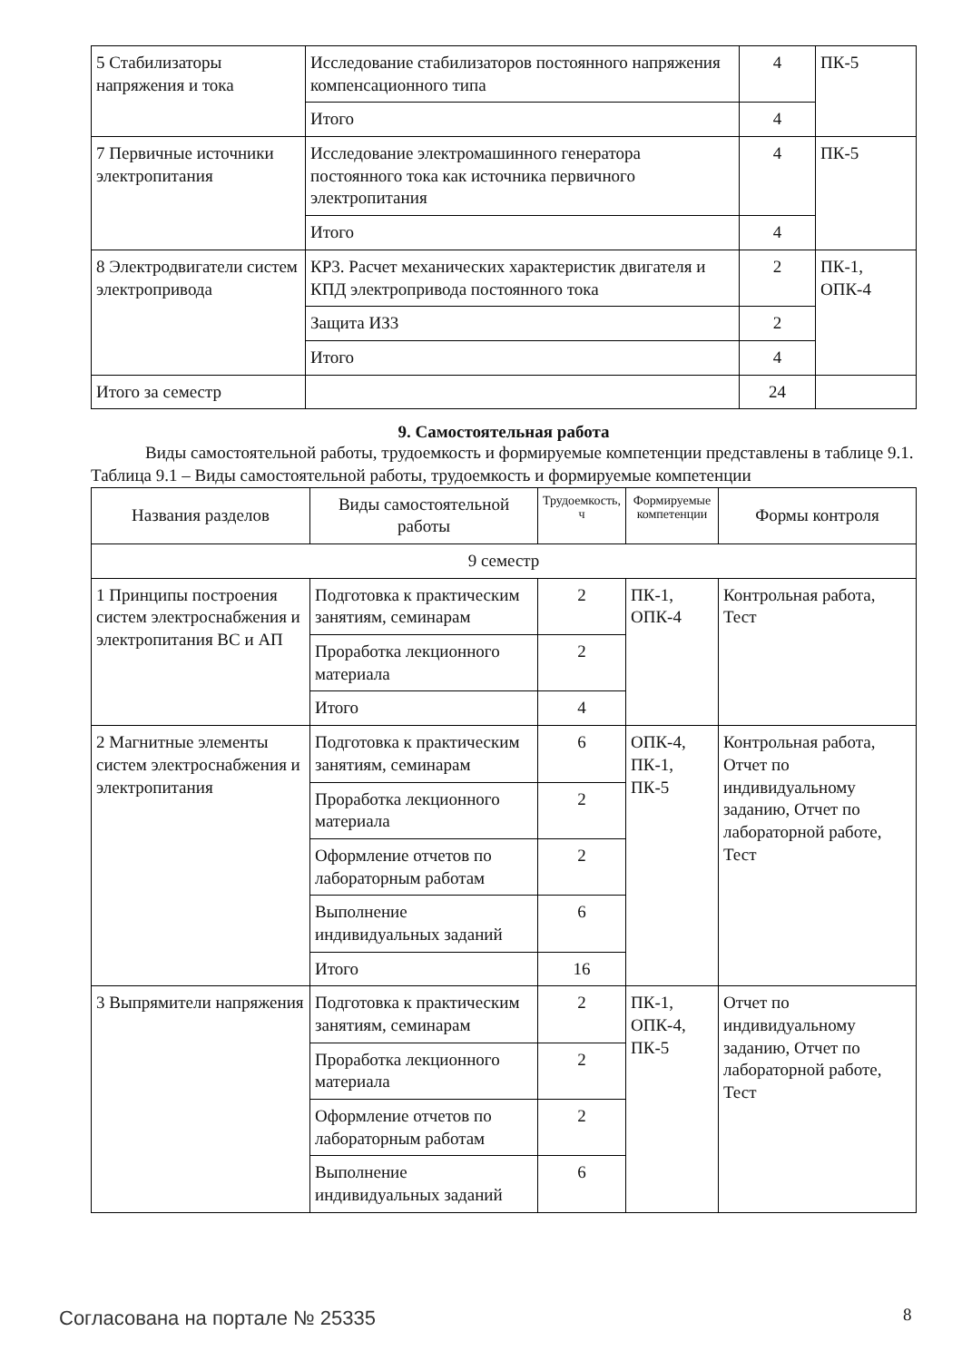| 5 Стабилизаторы напряжения и тока | Исследование стабилизаторов постоянного напряжения компенсационного типа | 4 | ПК-5 |
| | Итого | 4 | |
| 7 Первичные источники электропитания | Исследование электромашинного генератора постоянного тока как источника первичного электропитания | 4 | ПК-5 |
| | Итого | 4 | |
| 8 Электродвигатели систем электропривода | КР3. Расчет механических характеристик двигателя и КПД электропривода постоянного тока | 2 | ПК-1, ОПК-4 |
| | Защита ИЗ3 | 2 | |
| | Итого | 4 | |
| Итого за семестр | | 24 | |
9. Самостоятельная работа
Виды самостоятельной работы, трудоемкость и формируемые компетенции представлены в таблице 9.1.
Таблица 9.1 – Виды самостоятельной работы, трудоемкость и формируемые компетенции
| Названия разделов | Виды самостоятельной работы | Трудоемкость, ч | Формируемые компетенции | Формы контроля |
| --- | --- | --- | --- | --- |
| 9 семестр | | | | |
| 1 Принципы построения систем электроснабжения и электропитания ВС и АП | Подготовка к практическим занятиям, семинарам | 2 | ПК-1, ОПК-4 | Контрольная работа, Тест |
| | Проработка лекционного материала | 2 | | |
| | Итого | 4 | | |
| 2 Магнитные элементы систем электроснабжения и электропитания | Подготовка к практическим занятиям, семинарам | 6 | ОПК-4, ПК-1, ПК-5 | Контрольная работа, Отчет по индивидуальному заданию, Отчет по лабораторной работе, Тест |
| | Проработка лекционного материала | 2 | | |
| | Оформление отчетов по лабораторным работам | 2 | | |
| | Выполнение индивидуальных заданий | 6 | | |
| | Итого | 16 | | |
| 3 Выпрямители напряжения | Подготовка к практическим занятиям, семинарам | 2 | ПК-1, ОПК-4, ПК-5 | Отчет по индивидуальному заданию, Отчет по лабораторной работе, Тест |
| | Проработка лекционного материала | 2 | | |
| | Оформление отчетов по лабораторным работам | 2 | | |
| | Выполнение индивидуальных заданий | 6 | | |
Согласована на портале № 25335 8